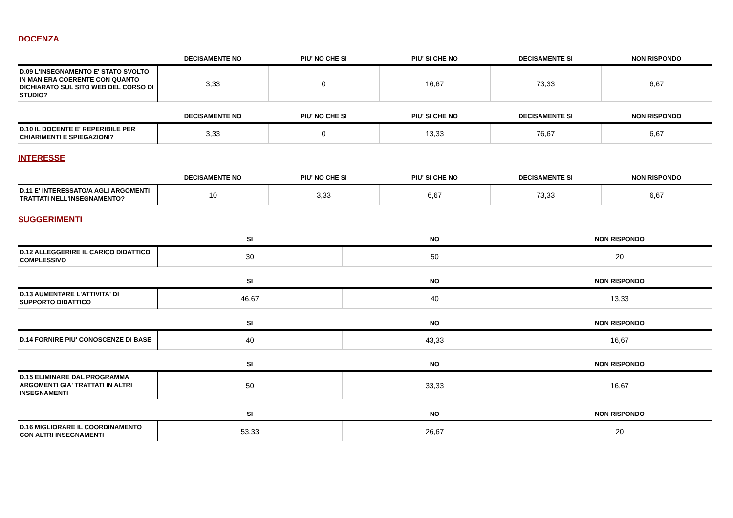DOCENZA
| | DECISAMENTE NO | PIU' NO CHE SI | PIU' SI CHE NO | DECISAMENTE SI | NON RISPONDO |
| --- | --- | --- | --- | --- | --- |
| D.09 L'INSEGNAMENTO E' STATO SVOLTO IN MANIERA COERENTE CON QUANTO DICHIARATO SUL SITO WEB DEL CORSO DI STUDIO? | 3,33 | 0 | 16,67 | 73,33 | 6,67 |
| | DECISAMENTE NO | PIU' NO CHE SI | PIU' SI CHE NO | DECISAMENTE SI | NON RISPONDO |
| --- | --- | --- | --- | --- | --- |
| D.10 IL DOCENTE E' REPERIBILE PER CHIARIMENTI E SPIEGAZIONI? | 3,33 | 0 | 13,33 | 76,67 | 6,67 |
INTERESSE
| | DECISAMENTE NO | PIU' NO CHE SI | PIU' SI CHE NO | DECISAMENTE SI | NON RISPONDO |
| --- | --- | --- | --- | --- | --- |
| D.11 E' INTERESSATO/A AGLI ARGOMENTI TRATTATI NELL'INSEGNAMENTO? | 10 | 3,33 | 6,67 | 73,33 | 6,67 |
SUGGERIMENTI
| | SI | NO | NON RISPONDO |
| --- | --- | --- | --- |
| D.12 ALLEGGERIRE IL CARICO DIDATTICO COMPLESSIVO | 30 | 50 | 20 |
| | SI | NO | NON RISPONDO |
| --- | --- | --- | --- |
| D.13 AUMENTARE L'ATTIVITA' DI SUPPORTO DIDATTICO | 46,67 | 40 | 13,33 |
| | SI | NO | NON RISPONDO |
| --- | --- | --- | --- |
| D.14 FORNIRE PIU' CONOSCENZE DI BASE | 40 | 43,33 | 16,67 |
| | SI | NO | NON RISPONDO |
| --- | --- | --- | --- |
| D.15 ELIMINARE DAL PROGRAMMA ARGOMENTI GIA' TRATTATI IN ALTRI INSEGNAMENTI | 50 | 33,33 | 16,67 |
| | SI | NO | NON RISPONDO |
| --- | --- | --- | --- |
| D.16 MIGLIORARE IL COORDINAMENTO CON ALTRI INSEGNAMENTI | 53,33 | 26,67 | 20 |